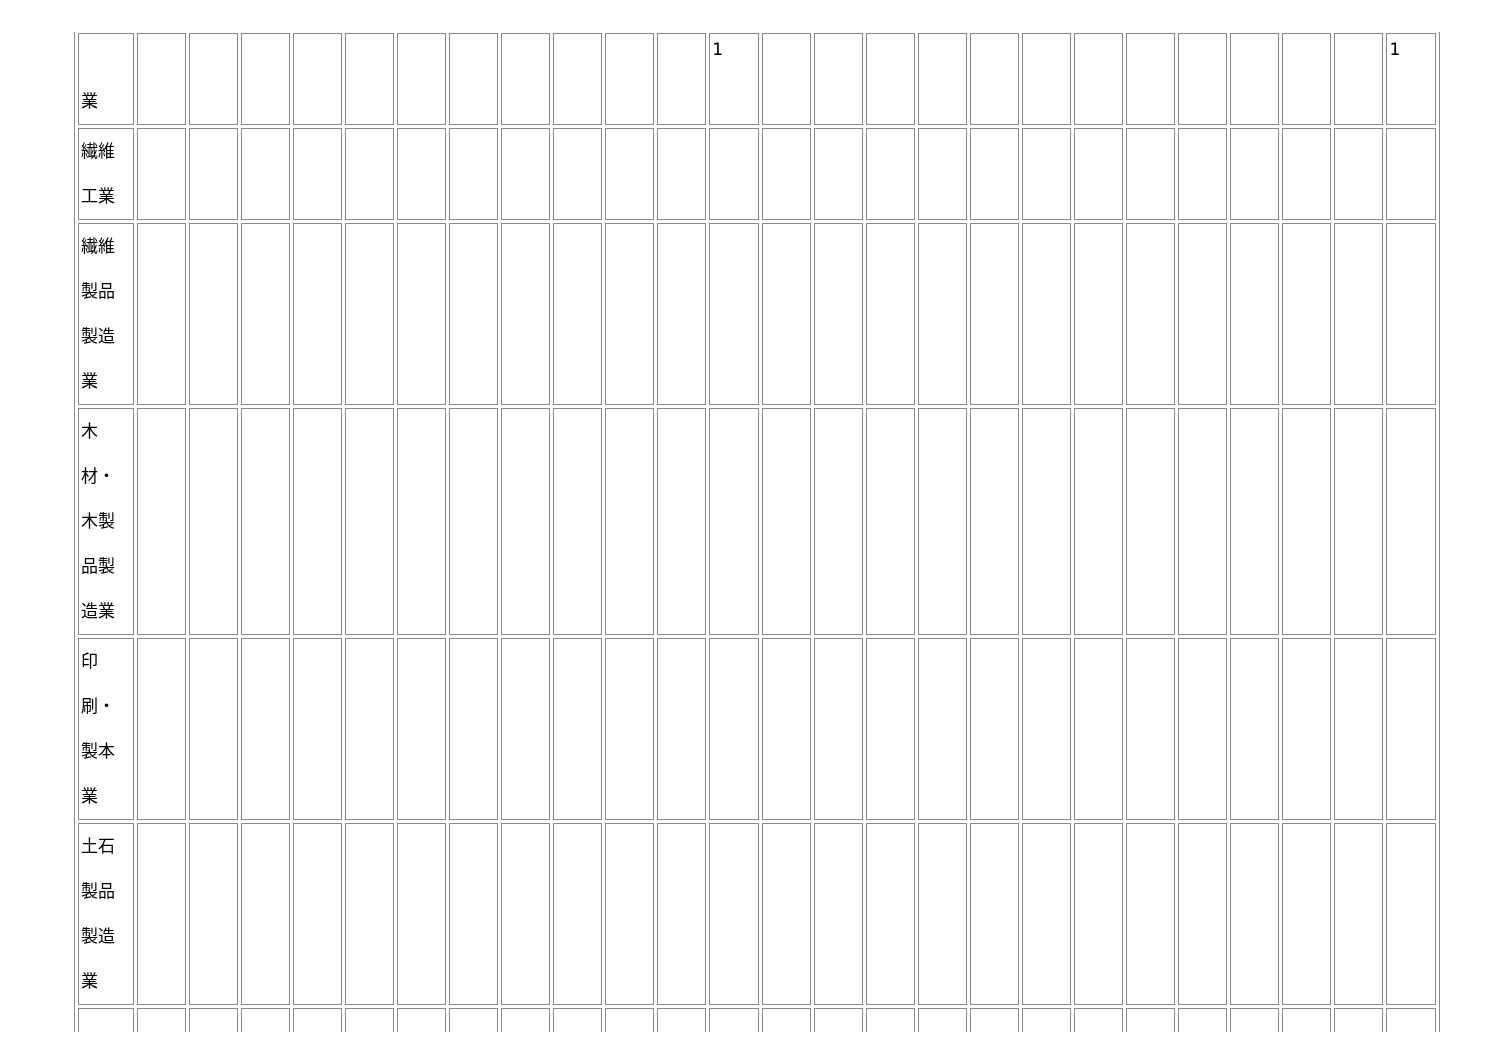| 業 | | | | | | | | | | | | 1 | | | | | | | | | | | | | 1 |
| 繊維 工業 | | | | | | | | | | | | | | | | | | | | | | | | | |
| 繊維 製品 製造 業 | | | | | | | | | | | | | | | | | | | | | | | | | |
| 木 材・ 木製 品製 造業 | | | | | | | | | | | | | | | | | | | | | | | | | |
| 印 刷・ 製本 業 | | | | | | | | | | | | | | | | | | | | | | | | | |
| 土石 製品 製造 業 | | | | | | | | | | | | | | | | | | | | | | | | | |